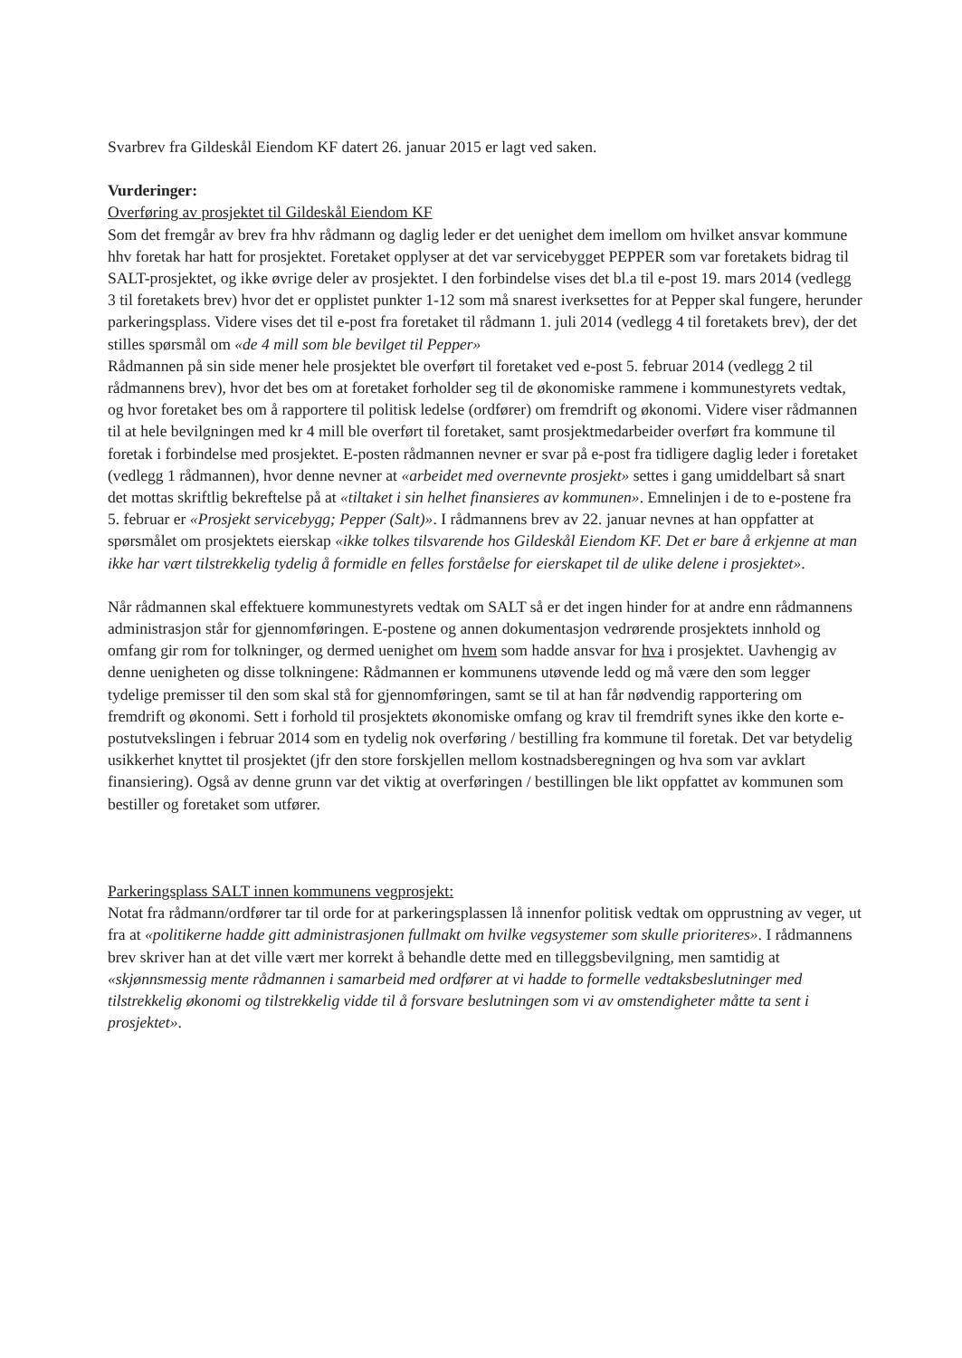Svarbrev fra Gildeskål Eiendom KF datert 26. januar 2015 er lagt ved saken.
Vurderinger:
Overføring av prosjektet til Gildeskål Eiendom KF
Som det fremgår av brev fra hhv rådmann og daglig leder er det uenighet dem imellom om hvilket ansvar kommune hhv foretak har hatt for prosjektet. Foretaket opplyser at det var servicebygget PEPPER som var foretakets bidrag til SALT-prosjektet, og ikke øvrige deler av prosjektet. I den forbindelse vises det bl.a til e-post 19. mars 2014 (vedlegg 3 til foretakets brev) hvor det er opplistet punkter 1-12 som må snarest iverksettes for at Pepper skal fungere, herunder parkeringsplass. Videre vises det til e-post fra foretaket til rådmann 1. juli 2014 (vedlegg 4 til foretakets brev), der det stilles spørsmål om «de 4 mill som ble bevilget til Pepper»
Rådmannen på sin side mener hele prosjektet ble overført til foretaket ved e-post 5. februar 2014 (vedlegg 2 til rådmannens brev), hvor det bes om at foretaket forholder seg til de økonomiske rammene i kommunestyrets vedtak, og hvor foretaket bes om å rapportere til politisk ledelse (ordfører) om fremdrift og økonomi. Videre viser rådmannen til at hele bevilgningen med kr 4 mill ble overført til foretaket, samt prosjektmedarbeider overført fra kommune til foretak i forbindelse med prosjektet. E-posten rådmannen nevner er svar på e-post fra tidligere daglig leder i foretaket (vedlegg 1 rådmannen), hvor denne nevner at «arbeidet med overnevnte prosjekt» settes i gang umiddelbart så snart det mottas skriftlig bekreftelse på at «tiltaket i sin helhet finansieres av kommunen». Emnelinjen i de to e-postene fra 5. februar er «Prosjekt servicebygg; Pepper (Salt)». I rådmannens brev av 22. januar nevnes at han oppfatter at spørsmålet om prosjektets eierskap «ikke tolkes tilsvarende hos Gildeskål Eiendom KF. Det er bare å erkjenne at man ikke har vært tilstrekkelig tydelig å formidle en felles forståelse for eierskapet til de ulike delene i prosjektet».
Når rådmannen skal effektuere kommunestyrets vedtak om SALT så er det ingen hinder for at andre enn rådmannens administrasjon står for gjennomføringen. E-postene og annen dokumentasjon vedrørende prosjektets innhold og omfang gir rom for tolkninger, og dermed uenighet om hvem som hadde ansvar for hva i prosjektet. Uavhengig av denne uenigheten og disse tolkningene: Rådmannen er kommunens utøvende ledd og må være den som legger tydelige premisser til den som skal stå for gjennomføringen, samt se til at han får nødvendig rapportering om fremdrift og økonomi. Sett i forhold til prosjektets økonomiske omfang og krav til fremdrift synes ikke den korte e-postutvekslingen i februar 2014 som en tydelig nok overføring / bestilling fra kommune til foretak. Det var betydelig usikkerhet knyttet til prosjektet (jfr den store forskjellen mellom kostnadsberegningen og hva som var avklart finansiering). Også av denne grunn var det viktig at overføringen / bestillingen ble likt oppfattet av kommunen som bestiller og foretaket som utfører.
Parkeringsplass SALT innen kommunens vegprosjekt:
Notat fra rådmann/ordfører tar til orde for at parkeringsplassen lå innenfor politisk vedtak om opprustning av veger, ut fra at «politikerne hadde gitt administrasjonen fullmakt om hvilke vegsystemer som skulle prioriteres». I rådmannens brev skriver han at det ville vært mer korrekt å behandle dette med en tilleggsbevilgning, men samtidig at «skjønnsmessig mente rådmannen i samarbeid med ordfører at vi hadde to formelle vedtaksbeslutninger med tilstrekkelig økonomi og tilstrekkelig vidde til å forsvare beslutningen som vi av omstendigheter måtte ta sent i prosjektet».